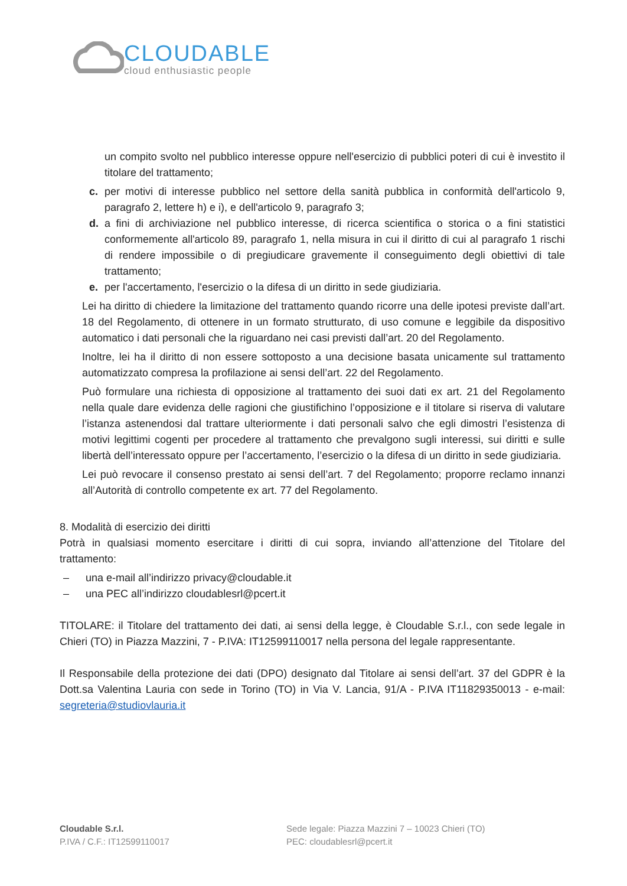CLOUDABLE
cloud enthusiastic people
un compito svolto nel pubblico interesse oppure nell'esercizio di pubblici poteri di cui è investito il titolare del trattamento;
c. per motivi di interesse pubblico nel settore della sanità pubblica in conformità dell'articolo 9, paragrafo 2, lettere h) e i), e dell'articolo 9, paragrafo 3;
d. a fini di archiviazione nel pubblico interesse, di ricerca scientifica o storica o a fini statistici conformemente all'articolo 89, paragrafo 1, nella misura in cui il diritto di cui al paragrafo 1 rischi di rendere impossibile o di pregiudicare gravemente il conseguimento degli obiettivi di tale trattamento;
e. per l'accertamento, l'esercizio o la difesa di un diritto in sede giudiziaria.
Lei ha diritto di chiedere la limitazione del trattamento quando ricorre una delle ipotesi previste dall’art. 18 del Regolamento, di ottenere in un formato strutturato, di uso comune e leggibile da dispositivo automatico i dati personali che la riguardano nei casi previsti dall’art. 20 del Regolamento.
Inoltre, lei ha il diritto di non essere sottoposto a una decisione basata unicamente sul trattamento automatizzato compresa la profilazione ai sensi dell’art. 22 del Regolamento.
Può formulare una richiesta di opposizione al trattamento dei suoi dati ex art. 21 del Regolamento nella quale dare evidenza delle ragioni che giustifichino l’opposizione e il titolare si riserva di valutare l’istanza astenendosi dal trattare ulteriormente i dati personali salvo che egli dimostri l’esistenza di motivi legittimi cogenti per procedere al trattamento che prevalgono sugli interessi, sui diritti e sulle libertà dell’interessato oppure per l’accertamento, l’esercizio o la difesa di un diritto in sede giudiziaria.
Lei può revocare il consenso prestato ai sensi dell’art. 7 del Regolamento; proporre reclamo innanzi all’Autorità di controllo competente ex art. 77 del Regolamento.
8. Modalità di esercizio dei diritti
Potrà in qualsiasi momento esercitare i diritti di cui sopra, inviando all’attenzione del Titolare del trattamento:
– una e-mail all’indirizzo privacy@cloudable.it
– una PEC all’indirizzo cloudablesrl@pcert.it
TITOLARE: il Titolare del trattamento dei dati, ai sensi della legge, è Cloudable S.r.l., con sede legale in Chieri (TO) in Piazza Mazzini, 7 - P.IVA: IT12599110017 nella persona del legale rappresentante.
Il Responsabile della protezione dei dati (DPO) designato dal Titolare ai sensi dell’art. 37 del GDPR è la Dott.sa Valentina Lauria con sede in Torino (TO) in Via V. Lancia, 91/A - P.IVA IT11829350013 - e-mail: segreteria@studiovlauria.it
Cloudable S.r.l.
P.IVA / C.F.: IT12599110017
Sede legale: Piazza Mazzini 7 – 10023 Chieri (TO)
PEC: cloudablesrl@pcert.it